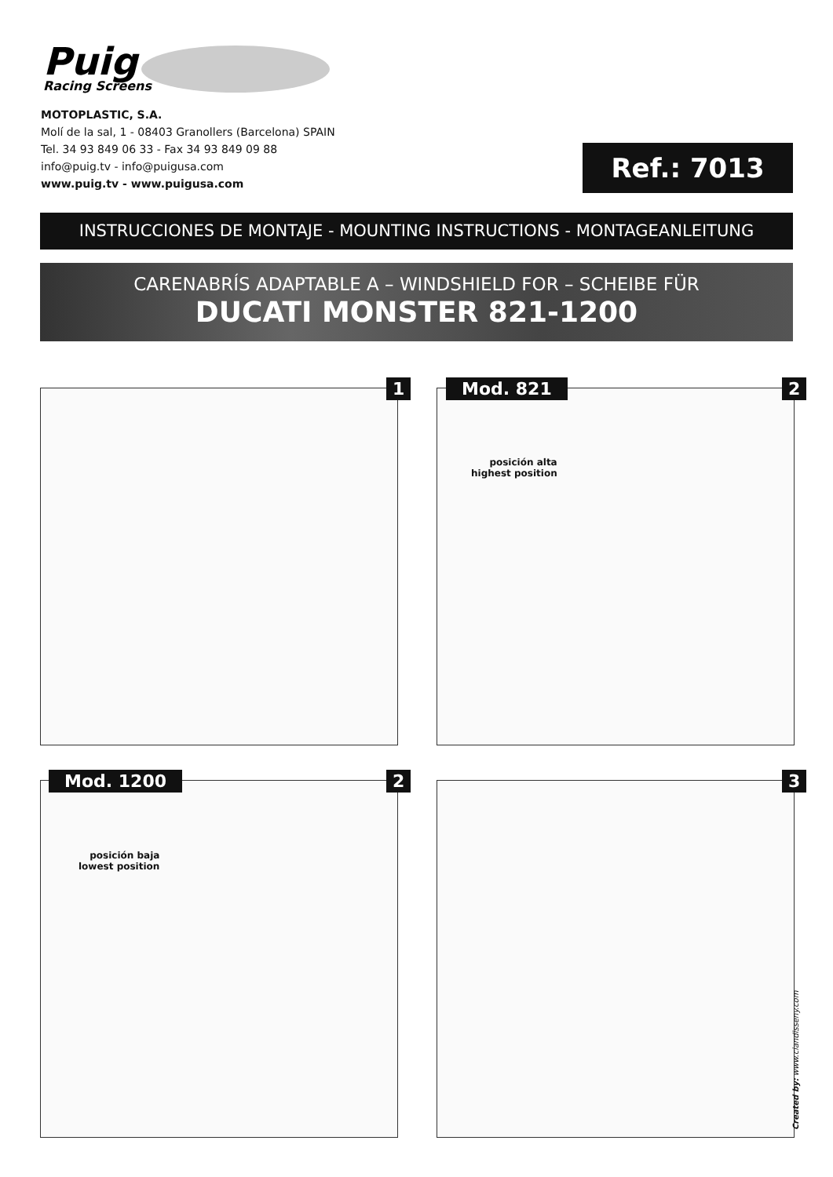Puig
Racing Screens
MOTOPLASTIC, S.A.
Molí de la sal, 1 - 08403 Granollers (Barcelona) SPAIN
Tel. 34 93 849 06 33 - Fax 34 93 849 09 88
info@puig.tv - info@puigusa.com
www.puig.tv - www.puigusa.com
Ref.: 7013
INSTRUCCIONES DE MONTAJE - MOUNTING INSTRUCTIONS - MONTAGEANLEITUNG
CARENABRÍS ADAPTABLE A – WINDSHIELD FOR – SCHEIBE FÜR
DUCATI MONSTER 821-1200
1 Mod. 821 2
posición alta
highest position
Mod. 1200 2
posición baja
lowest position
3
Created by: www.ciandisseny.com